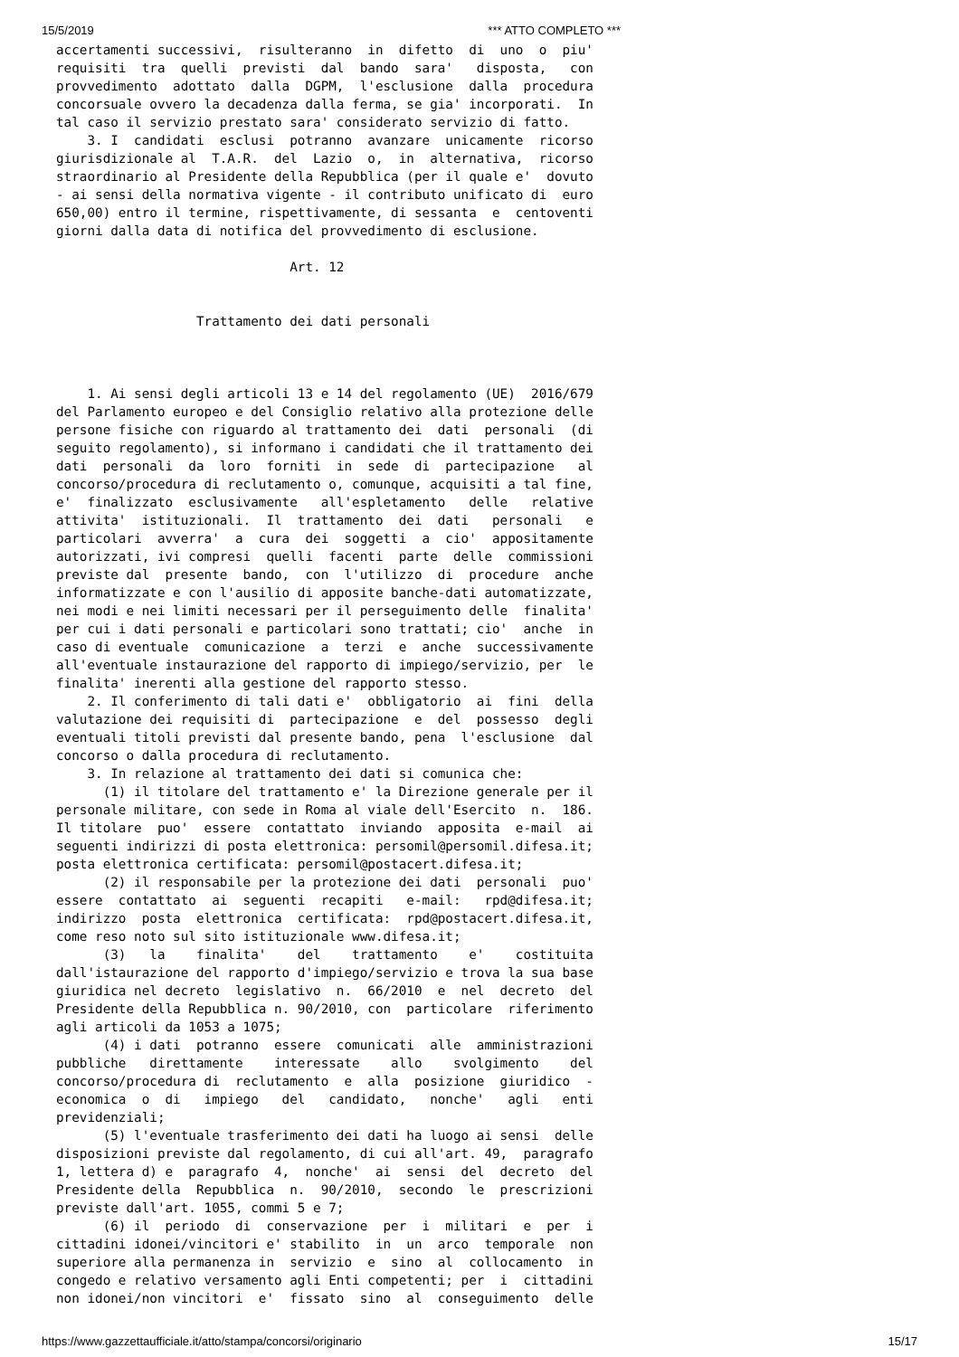15/5/2019 *** ATTO COMPLETO ***
accertamenti successivi, risulteranno in difetto di uno o piu' requisiti tra quelli previsti dal bando sara' disposta, con provvedimento adottato dalla DGPM, l'esclusione dalla procedura concorsuale ovvero la decadenza dalla ferma, se gia' incorporati. In tal caso il servizio prestato sara' considerato servizio di fatto. 3. I candidati esclusi potranno avanzare unicamente ricorso giurisdizionale al T.A.R. del Lazio o, in alternativa, ricorso straordinario al Presidente della Repubblica (per il quale e' dovuto - ai sensi della normativa vigente - il contributo unificato di euro 650,00) entro il termine, rispettivamente, di sessanta e centoventi giorni dalla data di notifica del provvedimento di esclusione. Art. 12 Trattamento dei dati personali 1. Ai sensi degli articoli 13 e 14 del regolamento (UE) 2016/679 del Parlamento europeo e del Consiglio relativo alla protezione delle persone fisiche con riguardo al trattamento dei dati personali (di seguito regolamento), si informano i candidati che il trattamento dei dati personali da loro forniti in sede di partecipazione al concorso/procedura di reclutamento o, comunque, acquisiti a tal fine, e' finalizzato esclusivamente all'espletamento delle relative attivita' istituzionali. Il trattamento dei dati personali e particolari avverra' a cura dei soggetti a cio' appositamente autorizzati, ivi compresi quelli facenti parte delle commissioni previste dal presente bando, con l'utilizzo di procedure anche informatizzate e con l'ausilio di apposite banche-dati automatizzate, nei modi e nei limiti necessari per il perseguimento delle finalita' per cui i dati personali e particolari sono trattati; cio' anche in caso di eventuale comunicazione a terzi e anche successivamente all'eventuale instaurazione del rapporto di impiego/servizio, per le finalita' inerenti alla gestione del rapporto stesso. 2. Il conferimento di tali dati e' obbligatorio ai fini della valutazione dei requisiti di partecipazione e del possesso degli eventuali titoli previsti dal presente bando, pena l'esclusione dal concorso o dalla procedura di reclutamento. 3. In relazione al trattamento dei dati si comunica che: (1) il titolare del trattamento e' la Direzione generale per il personale militare, con sede in Roma al viale dell'Esercito n. 186. Il titolare puo' essere contattato inviando apposita e-mail ai seguenti indirizzi di posta elettronica: persomil@persomil.difesa.it; posta elettronica certificata: persomil@postacert.difesa.it; (2) il responsabile per la protezione dei dati personali puo' essere contattato ai seguenti recapiti e-mail: rpd@difesa.it; indirizzo posta elettronica certificata: rpd@postacert.difesa.it, come reso noto sul sito istituzionale www.difesa.it; (3) la finalita' del trattamento e' costituita dall'istaurazione del rapporto d'impiego/servizio e trova la sua base giuridica nel decreto legislativo n. 66/2010 e nel decreto del Presidente della Repubblica n. 90/2010, con particolare riferimento agli articoli da 1053 a 1075; (4) i dati potranno essere comunicati alle amministrazioni pubbliche direttamente interessate allo svolgimento del concorso/procedura di reclutamento e alla posizione giuridico - economica o di impiego del candidato, nonche' agli enti previdenziali; (5) l'eventuale trasferimento dei dati ha luogo ai sensi delle disposizioni previste dal regolamento, di cui all'art. 49, paragrafo 1, lettera d) e paragrafo 4, nonche' ai sensi del decreto del Presidente della Repubblica n. 90/2010, secondo le prescrizioni previste dall'art. 1055, commi 5 e 7; (6) il periodo di conservazione per i militari e per i cittadini idonei/vincitori e' stabilito in un arco temporale non superiore alla permanenza in servizio e sino al collocamento in congedo e relativo versamento agli Enti competenti; per i cittadini non idonei/non vincitori e' fissato sino al conseguimento delle
https://www.gazzettaufficiale.it/atto/stampa/concorsi/originario 15/17